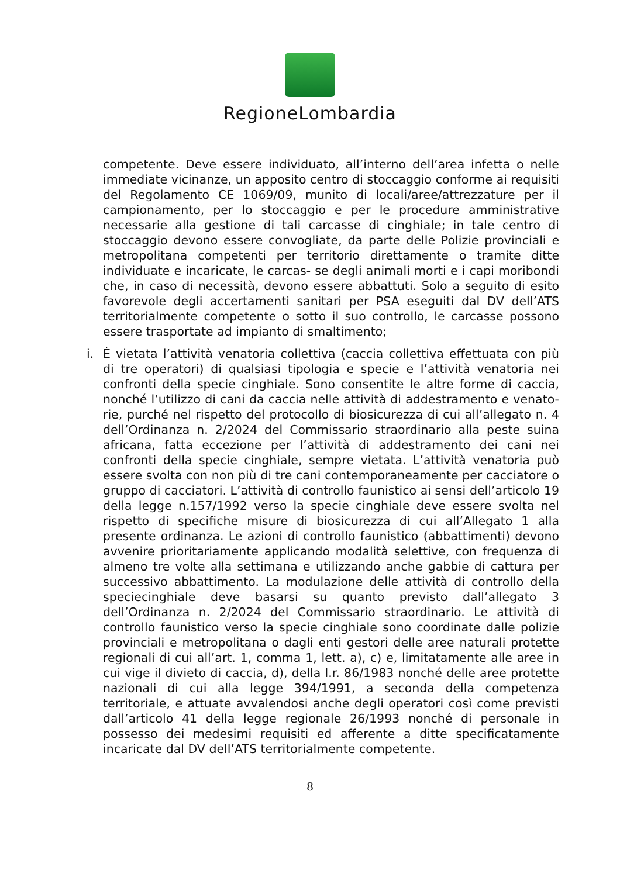RegioneLombardia
competente. Deve essere individuato, all’interno dell’area infetta o nelle immediate vicinanze, un apposito centro di stoccaggio conforme ai requisiti del Regolamento CE 1069/09, munito di locali/aree/attrezzature per il campionamento, per lo stoccaggio e per le procedure amministrative necessarie alla gestione di tali carcasse di cinghiale; in tale centro di stoccaggio devono essere convogliate, da parte delle Polizie provinciali e metropolitana competenti per territorio direttamente o tramite ditte individuate e incaricate, le carcas- se degli animali morti e i capi moribondi che, in caso di necessità, devono essere abbattuti. Solo a seguito di esito favorevole degli accertamenti sanitari per PSA eseguiti dal DV dell’ATS territorialmente competente o sotto il suo controllo, le carcasse possono essere trasportate ad impianto di smaltimento;
i. È vietata l’attività venatoria collettiva (caccia collettiva effettuata con più di tre operatori) di qualsiasi tipologia e specie e l’attività venatoria nei confronti della specie cinghiale. Sono consentite le altre forme di caccia, nonché l’utilizzo di cani da caccia nelle attività di addestramento e venato- rie, purché nel rispetto del protocollo di biosicurezza di cui all’allegato n. 4 dell’Ordinanza n. 2/2024 del Commissario straordinario alla peste suina africana, fatta eccezione per l’attività di addestramento dei cani nei confronti della specie cinghiale, sempre vietata. L’attività venatoria può essere svolta con non più di tre cani contemporaneamente per cacciatore o gruppo di cacciatori. L’attività di controllo faunistico ai sensi dell’articolo 19 della legge n.157/1992 verso la specie cinghiale deve essere svolta nel rispetto di specifiche misure di biosicurezza di cui all’Allegato 1 alla presente ordinanza. Le azioni di controllo faunistico (abbattimenti) devono avvenire prioritariamente applicando modalità selettive, con frequenza di almeno tre volte alla settimana e utilizzando anche gabbie di cattura per successivo abbattimento. La modulazione delle attività di controllo della speciecinghiale deve basarsi su quanto previsto dall’allegato 3 dell’Ordinanza n. 2/2024 del Commissario straordinario. Le attività di controllo faunistico verso la specie cinghiale sono coordinate dalle polizie provinciali e metropolitana o dagli enti gestori delle aree naturali protette regionali di cui all’art. 1, comma 1, lett. a), c) e, limitatamente alle aree in cui vige il divieto di caccia, d), della l.r. 86/1983 nonché delle aree protette nazionali di cui alla legge 394/1991, a seconda della competenza territoriale, e attuate avvalendosi anche degli operatori così come previsti dall’articolo 41 della legge regionale 26/1993 nonché di personale in possesso dei medesimi requisiti ed afferente a ditte specificatamente incaricate dal DV dell’ATS territorialmente competente.
8